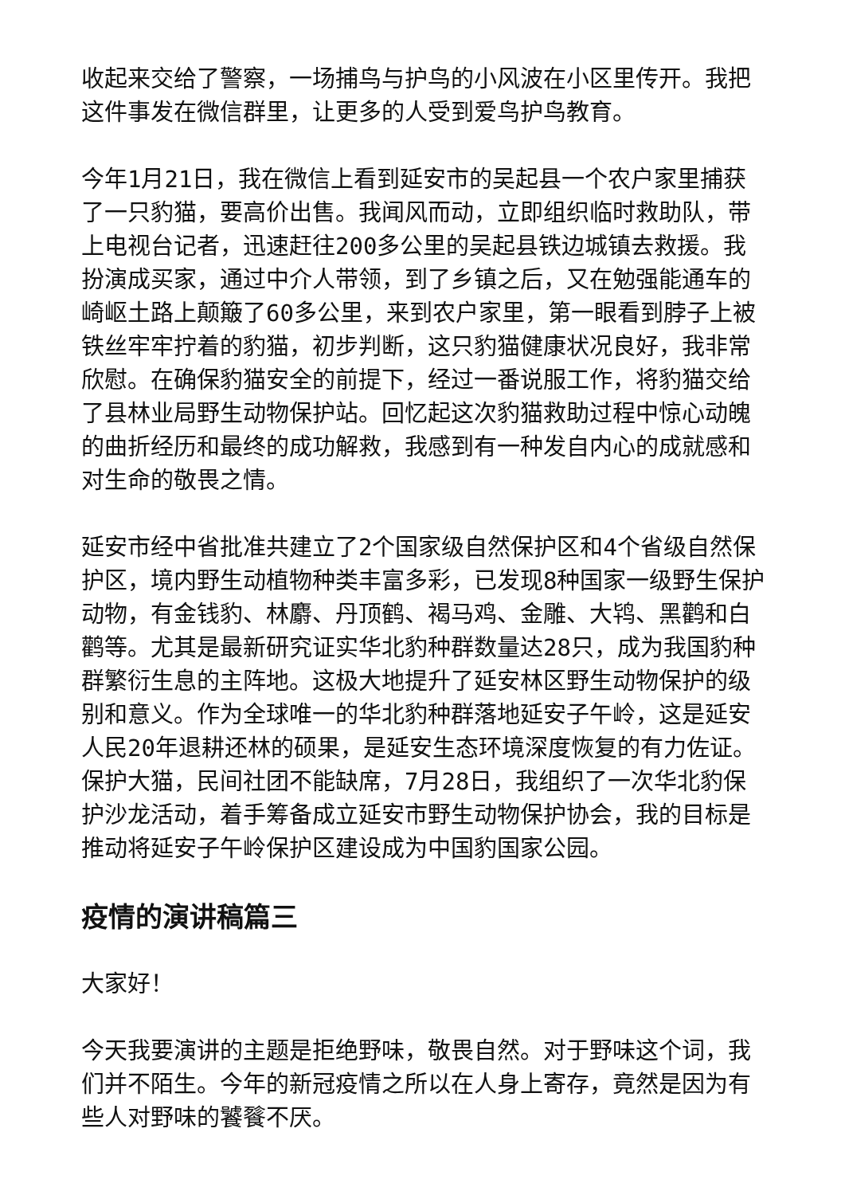收起来交给了警察，一场捕鸟与护鸟的小风波在小区里传开。我把这件事发在微信群里，让更多的人受到爱鸟护鸟教育。
今年1月21日，我在微信上看到延安市的吴起县一个农户家里捕获了一只豹猫，要高价出售。我闻风而动，立即组织临时救助队，带上电视台记者，迅速赶往200多公里的吴起县铁边城镇去救援。我扮演成买家，通过中介人带领，到了乡镇之后，又在勉强能通车的崎岖土路上颠簸了60多公里，来到农户家里，第一眼看到脖子上被铁丝牢牢拧着的豹猫，初步判断，这只豹猫健康状况良好，我非常欣慰。在确保豹猫安全的前提下，经过一番说服工作，将豹猫交给了县林业局野生动物保护站。回忆起这次豹猫救助过程中惊心动魄的曲折经历和最终的成功解救，我感到有一种发自内心的成就感和对生命的敬畏之情。
延安市经中省批准共建立了2个国家级自然保护区和4个省级自然保护区，境内野生动植物种类丰富多彩，已发现8种国家一级野生保护动物，有金钱豹、林麝、丹顶鹤、褐马鸡、金雕、大鸨、黑鹳和白鹳等。尤其是最新研究证实华北豹种群数量达28只，成为我国豹种群繁衍生息的主阵地。这极大地提升了延安林区野生动物保护的级别和意义。作为全球唯一的华北豹种群落地延安子午岭，这是延安人民20年退耕还林的硕果，是延安生态环境深度恢复的有力佐证。保护大猫，民间社团不能缺席，7月28日，我组织了一次华北豹保护沙龙活动，着手筹备成立延安市野生动物保护协会，我的目标是推动将延安子午岭保护区建设成为中国豹国家公园。
疫情的演讲稿篇三
大家好！
今天我要演讲的主题是拒绝野味，敬畏自然。对于野味这个词，我们并不陌生。今年的新冠疫情之所以在人身上寄存，竟然是因为有些人对野味的饕餮不厌。